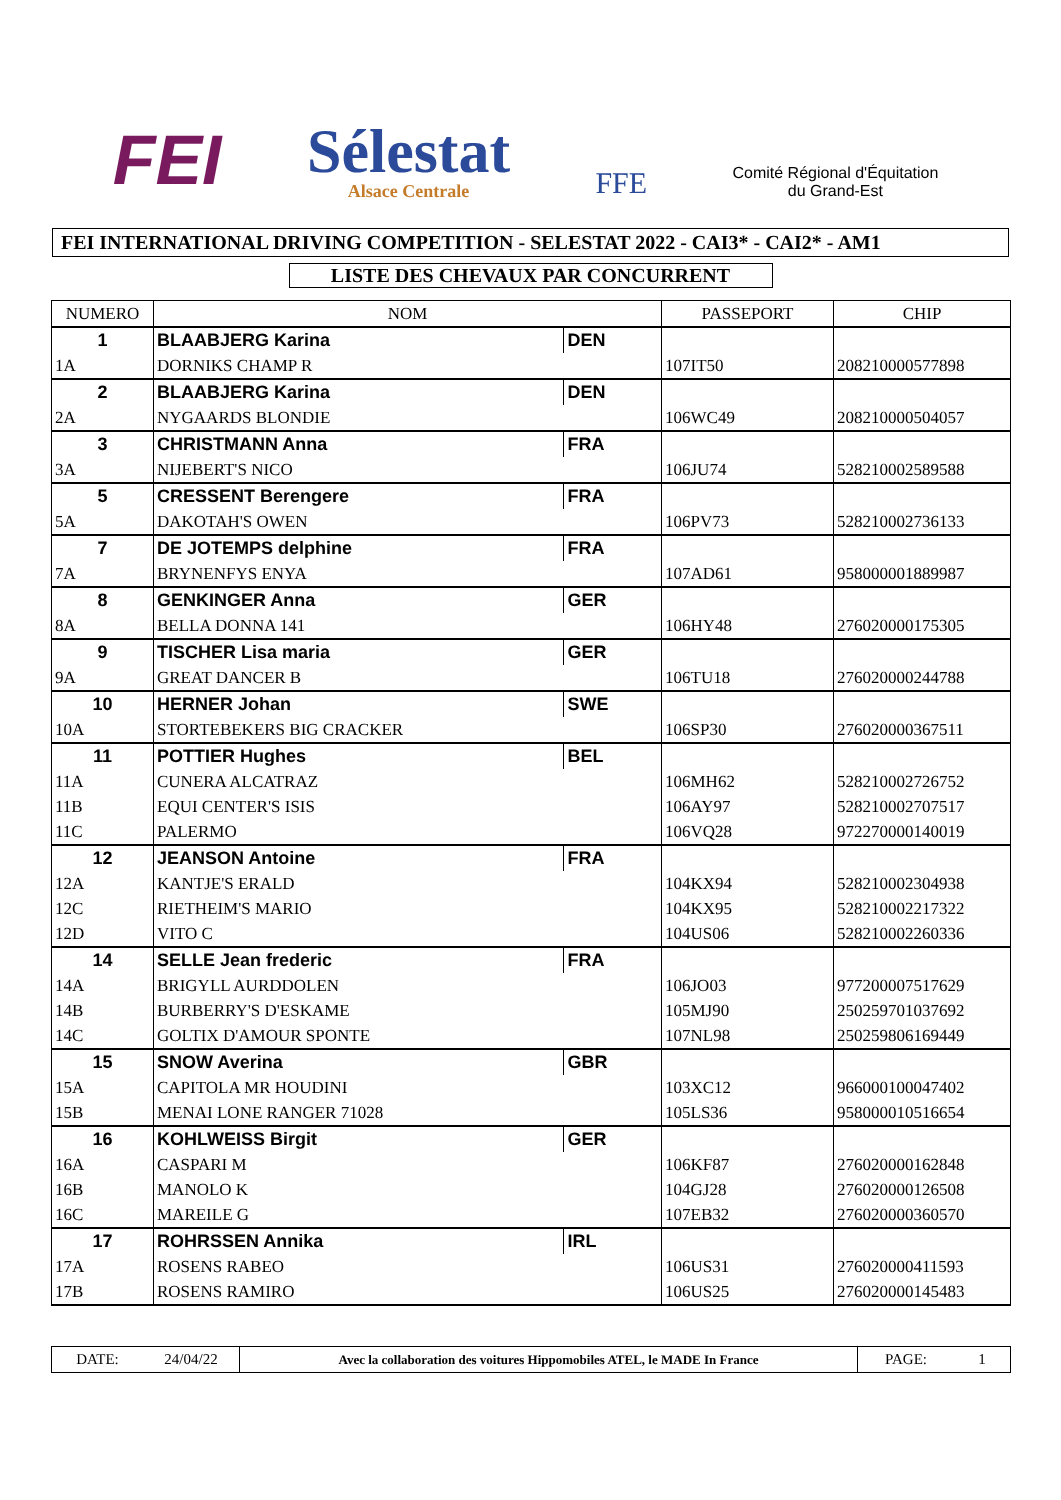FEI
Sélestat
Alsace Centrale
FFE
Comité Régional d'Équitation
du Grand-Est
FEI INTERNATIONAL DRIVING COMPETITION - SELESTAT 2022 - CAI3* - CAI2* - AM1
LISTE DES CHEVAUX PAR CONCURRENT
| NUMERO | NOM | | PASSEPORT | CHIP |
| --- | --- | --- | --- | --- |
| 1 | BLAABJERG Karina | DEN | | |
| 1A | DORNIKS CHAMP R | | 107IT50 | 208210000577898 |
| 2 | BLAABJERG Karina | DEN | | |
| 2A | NYGAARDS BLONDIE | | 106WC49 | 208210000504057 |
| 3 | CHRISTMANN Anna | FRA | | |
| 3A | NIJEBERT'S NICO | | 106JU74 | 528210002589588 |
| 5 | CRESSENT Berengere | FRA | | |
| 5A | DAKOTAH'S OWEN | | 106PV73 | 528210002736133 |
| 7 | DE JOTEMPS delphine | FRA | | |
| 7A | BRYNENFYS ENYA | | 107AD61 | 958000001889987 |
| 8 | GENKINGER Anna | GER | | |
| 8A | BELLA DONNA 141 | | 106HY48 | 276020000175305 |
| 9 | TISCHER Lisa maria | GER | | |
| 9A | GREAT DANCER B | | 106TU18 | 276020000244788 |
| 10 | HERNER Johan | SWE | | |
| 10A | STORTEBEKERS BIG CRACKER | | 106SP30 | 276020000367511 |
| 11 | POTTIER Hughes | BEL | | |
| 11A | CUNERA ALCATRAZ | | 106MH62 | 528210002726752 |
| 11B | EQUI CENTER'S ISIS | | 106AY97 | 528210002707517 |
| 11C | PALERMO | | 106VQ28 | 972270000140019 |
| 12 | JEANSON Antoine | FRA | | |
| 12A | KANTJE'S ERALD | | 104KX94 | 528210002304938 |
| 12C | RIETHEIM'S MARIO | | 104KX95 | 528210002217322 |
| 12D | VITO C | | 104US06 | 528210002260336 |
| 14 | SELLE Jean frederic | FRA | | |
| 14A | BRIGYLL AURDDOLEN | | 106JO03 | 977200007517629 |
| 14B | BURBERRY'S D'ESKAME | | 105MJ90 | 250259701037692 |
| 14C | GOLTIX D'AMOUR SPONTE | | 107NL98 | 250259806169449 |
| 15 | SNOW Averina | GBR | | |
| 15A | CAPITOLA MR HOUDINI | | 103XC12 | 966000100047402 |
| 15B | MENAI LONE RANGER 71028 | | 105LS36 | 958000010516654 |
| 16 | KOHLWEISS Birgit | GER | | |
| 16A | CASPARI M | | 106KF87 | 276020000162848 |
| 16B | MANOLO K | | 104GJ28 | 276020000126508 |
| 16C | MAREILE G | | 107EB32 | 276020000360570 |
| 17 | ROHRSSEN Annika | IRL | | |
| 17A | ROSENS RABEO | | 106US31 | 276020000411593 |
| 17B | ROSENS RAMIRO | | 106US25 | 276020000145483 |
| DATE: | 24/04/22 | Avec la collaboration des voitures Hippomobiles ATEL, le MADE In France | PAGE: | 1 |